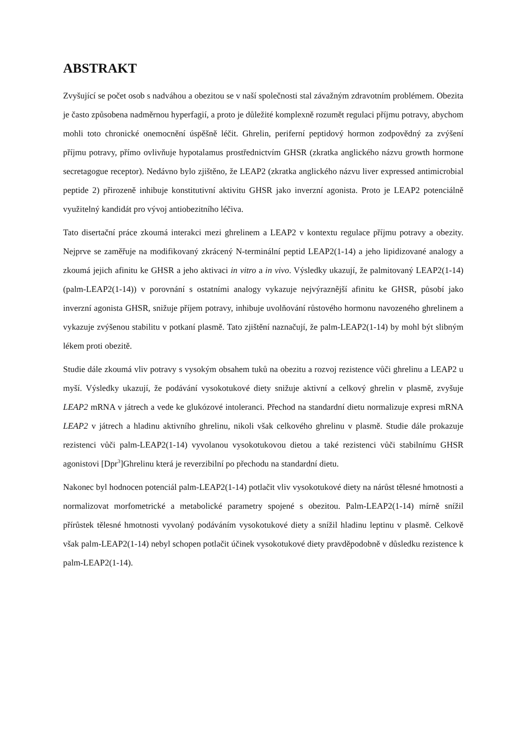ABSTRAKT
Zvyšující se počet osob s nadváhou a obezitou se v naší společnosti stal závažným zdravotním problémem. Obezita je často způsobena nadměrnou hyperfagií, a proto je důležité komplexně rozumět regulaci příjmu potravy, abychom mohli toto chronické onemocnění úspěšně léčit. Ghrelin, periferní peptidový hormon zodpovědný za zvýšení příjmu potravy, přímo ovlivňuje hypotalamus prostřednictvím GHSR (zkratka anglického názvu growth hormone secretagogue receptor). Nedávno bylo zjištěno, že LEAP2 (zkratka anglického názvu liver expressed antimicrobial peptide 2) přirozeně inhibuje konstitutivní aktivitu GHSR jako inverzní agonista. Proto je LEAP2 potenciálně využitelný kandidát pro vývoj antiobezitního léčiva.
Tato disertační práce zkoumá interakci mezi ghrelinem a LEAP2 v kontextu regulace příjmu potravy a obezity. Nejprve se zaměřuje na modifikovaný zkrácený N-terminální peptid LEAP2(1-14) a jeho lipidizované analogy a zkoumá jejich afinitu ke GHSR a jeho aktivaci in vitro a in vivo. Výsledky ukazují, že palmitovaný LEAP2(1-14) (palm-LEAP2(1-14)) v porovnání s ostatními analogy vykazuje nejvýraznější afinitu ke GHSR, působí jako inverzní agonista GHSR, snižuje příjem potravy, inhibuje uvolňování růstového hormonu navozeného ghrelinem a vykazuje zvýšenou stabilitu v potkaní plasmě. Tato zjištění naznačují, že palm-LEAP2(1-14) by mohl být slibným lékem proti obezitě.
Studie dále zkoumá vliv potravy s vysokým obsahem tuků na obezitu a rozvoj rezistence vůči ghrelinu a LEAP2 u myší. Výsledky ukazují, že podávání vysokotukové diety snižuje aktivní a celkový ghrelin v plasmě, zvyšuje LEAP2 mRNA v játrech a vede ke glukózové intoleranci. Přechod na standardní dietu normalizuje expresi mRNA LEAP2 v játrech a hladinu aktivního ghrelinu, nikoli však celkového ghrelinu v plasmě. Studie dále prokazuje rezistenci vůči palm-LEAP2(1-14) vyvolanou vysokotukovou dietou a také rezistenci vůči stabilnímu GHSR agonistovi [Dpr<sup>3</sup>]Ghrelinu která je reverzibilní po přechodu na standardní dietu.
Nakonec byl hodnocen potenciál palm-LEAP2(1-14) potlačit vliv vysokotukové diety na nárůst tělesné hmotnosti a normalizovat morfometrické a metabolické parametry spojené s obezitou. Palm-LEAP2(1-14) mírně snížil přírůstek tělesné hmotnosti vyvolaný podáváním vysokotukové diety a snížil hladinu leptinu v plasmě. Celkově však palm-LEAP2(1-14) nebyl schopen potlačit účinek vysokotukové diety pravděpodobně v důsledku rezistence k palm-LEAP2(1-14).